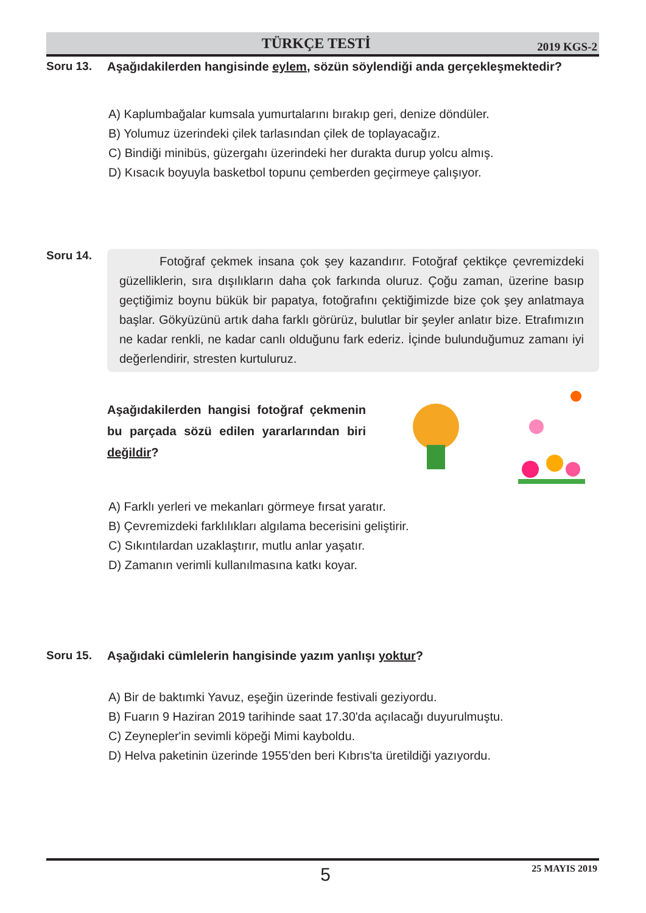TÜRKÇE TESTİ
2019 KGS-2
Soru 13. Aşağıdakilerden hangisinde eylem, sözün söylendiği anda gerçekleşmektedir?
A) Kaplumbağalar kumsala yumurtalarını bırakıp geri, denize döndüler.
B) Yolumuz üzerindeki çilek tarlasından çilek de toplayacağız.
C) Bindiği minibüs, güzergahı üzerindeki her durakta durup yolcu almış.
D) Kısacık boyuyla basketbol topunu çemberden geçirmeye çalışıyor.
Soru 14.
Fotoğraf çekmek insana çok şey kazandırır. Fotoğraf çektikçe çevremizdeki güzelliklerin, sıra dışılıkların daha çok farkında oluruz. Çoğu zaman, üzerine basıp geçtiğimiz boynu bükük bir papatya, fotoğrafını çektiğimizde bize çok şey anlatmaya başlar. Gökyüzünü artık daha farklı görürüz, bulutlar bir şeyler anlatır bize. Etrafımızın ne kadar renkli, ne kadar canlı olduğunu fark ederiz. İçinde bulunduğumuz zamanı iyi değerlendirir, stresten kurtuluruz.
Aşağıdakilerden hangisi fotoğraf çekmenin bu parçada sözü edilen yararlarından biri değildir?
A) Farklı yerleri ve mekanları görmeye fırsat yaratır.
B) Çevremizdeki farklılıkları algılama becerisini geliştirir.
C) Sıkıntılardan uzaklaştırır, mutlu anlar yaşatır.
D) Zamanın verimli kullanılmasına katkı koyar.
Soru 15. Aşağıdaki cümlelerin hangisinde yazım yanlışı yoktur?
A) Bir de baktımki Yavuz, eşeğin üzerinde festivali geziyordu.
B) Fuarın 9 Haziran 2019 tarihinde saat 17.30'da açılacağı duyurulmuştu.
C) Zeynepler'in sevimli köpeği Mimi kayboldu.
D) Helva paketinin üzerinde 1955'den beri Kıbrıs'ta üretildiği yazıyordu.
5
25 MAYIS 2019